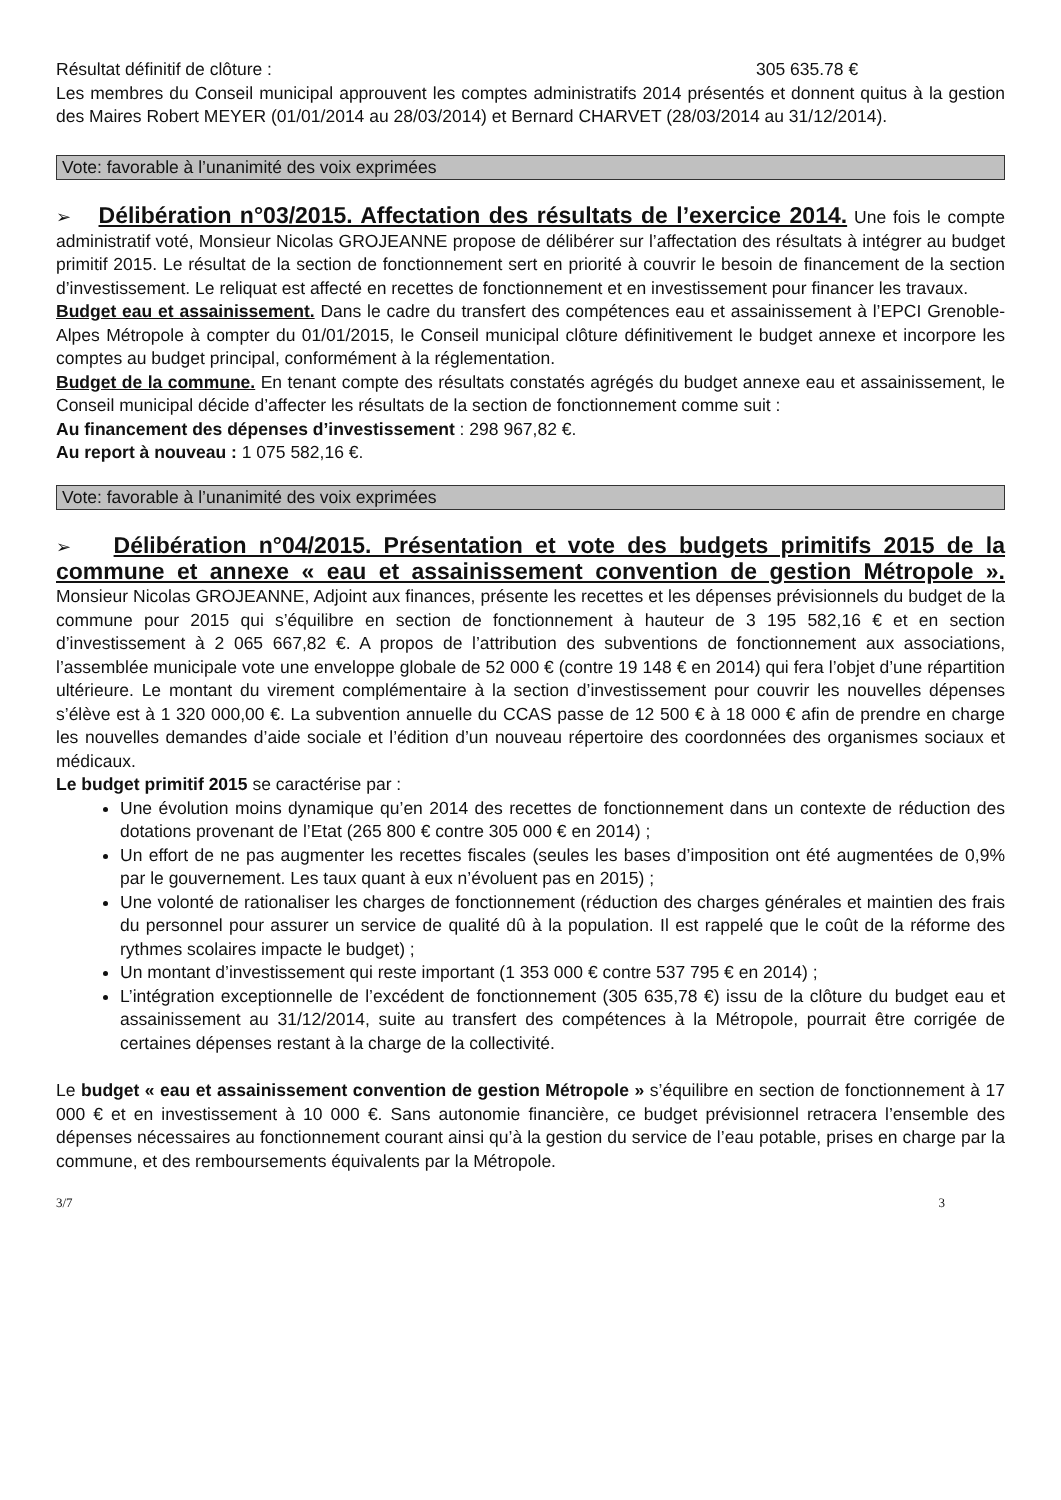Résultat définitif de clôture : 305 635.78 €
Les membres du Conseil municipal approuvent les comptes administratifs 2014 présentés et donnent quitus à la gestion des Maires Robert MEYER (01/01/2014 au 28/03/2014) et Bernard CHARVET (28/03/2014 au 31/12/2014).
Vote: favorable à l’unanimité des voix exprimées
➢ Délibération n°03/2015. Affectation des résultats de l’exercice 2014. Une fois le compte administratif voté, Monsieur Nicolas GROJEANNE propose de délibérer sur l’affectation des résultats à intégrer au budget primitif 2015. Le résultat de la section de fonctionnement sert en priorité à couvrir le besoin de financement de la section d’investissement. Le reliquat est affecté en recettes de fonctionnement et en investissement pour financer les travaux.
Budget eau et assainissement. Dans le cadre du transfert des compétences eau et assainissement à l’EPCI Grenoble-Alpes Métropole à compter du 01/01/2015, le Conseil municipal clôture définitivement le budget annexe et incorpore les comptes au budget principal, conformément à la réglementation.
Budget de la commune. En tenant compte des résultats constatés agrégés du budget annexe eau et assainissement, le Conseil municipal décide d’affecter les résultats de la section de fonctionnement comme suit :
Au financement des dépenses d’investissement : 298 967,82 €.
Au report à nouveau : 1 075 582,16 €.
Vote: favorable à l’unanimité des voix exprimées
➢ Délibération n°04/2015. Présentation et vote des budgets primitifs 2015 de la commune et annexe « eau et assainissement convention de gestion Métropole ». Monsieur Nicolas GROJEANNE, Adjoint aux finances, présente les recettes et les dépenses prévisionnels du budget de la commune pour 2015 qui s’équilibre en section de fonctionnement à hauteur de 3 195 582,16 € et en section d’investissement à 2 065 667,82 €. A propos de l’attribution des subventions de fonctionnement aux associations, l’assemblée municipale vote une enveloppe globale de 52 000 € (contre 19 148 € en 2014) qui fera l’objet d’une répartition ultérieure. Le montant du virement complémentaire à la section d’investissement pour couvrir les nouvelles dépenses s’élève est à 1 320 000,00 €. La subvention annuelle du CCAS passe de 12 500 € à 18 000 € afin de prendre en charge les nouvelles demandes d’aide sociale et l’édition d’un nouveau répertoire des coordonnées des organismes sociaux et médicaux.
Le budget primitif 2015 se caractérise par :
Une évolution moins dynamique qu’en 2014 des recettes de fonctionnement dans un contexte de réduction des dotations provenant de l’Etat (265 800 € contre 305 000 € en 2014) ;
Un effort de ne pas augmenter les recettes fiscales (seules les bases d’imposition ont été augmentées de 0,9% par le gouvernement. Les taux quant à eux n’évoluent pas en 2015) ;
Une volonté de rationaliser les charges de fonctionnement (réduction des charges générales et maintien des frais du personnel pour assurer un service de qualité dû à la population. Il est rappelé que le coût de la réforme des rythmes scolaires impacte le budget) ;
Un montant d’investissement qui reste important (1 353 000 € contre 537 795 € en 2014) ;
L’intégration exceptionnelle de l’excédent de fonctionnement (305 635,78 €) issu de la clôture du budget eau et assainissement au 31/12/2014, suite au transfert des compétences à la Métropole, pourrait être corrigée de certaines dépenses restant à la charge de la collectivité.
Le budget « eau et assainissement convention de gestion Métropole » s’équilibre en section de fonctionnement à 17 000 € et en investissement à 10 000 €. Sans autonomie financière, ce budget prévisionnel retracera l’ensemble des dépenses nécessaires au fonctionnement courant ainsi qu’à la gestion du service de l’eau potable, prises en charge par la commune, et des remboursements équivalents par la Métropole.
3/7 3